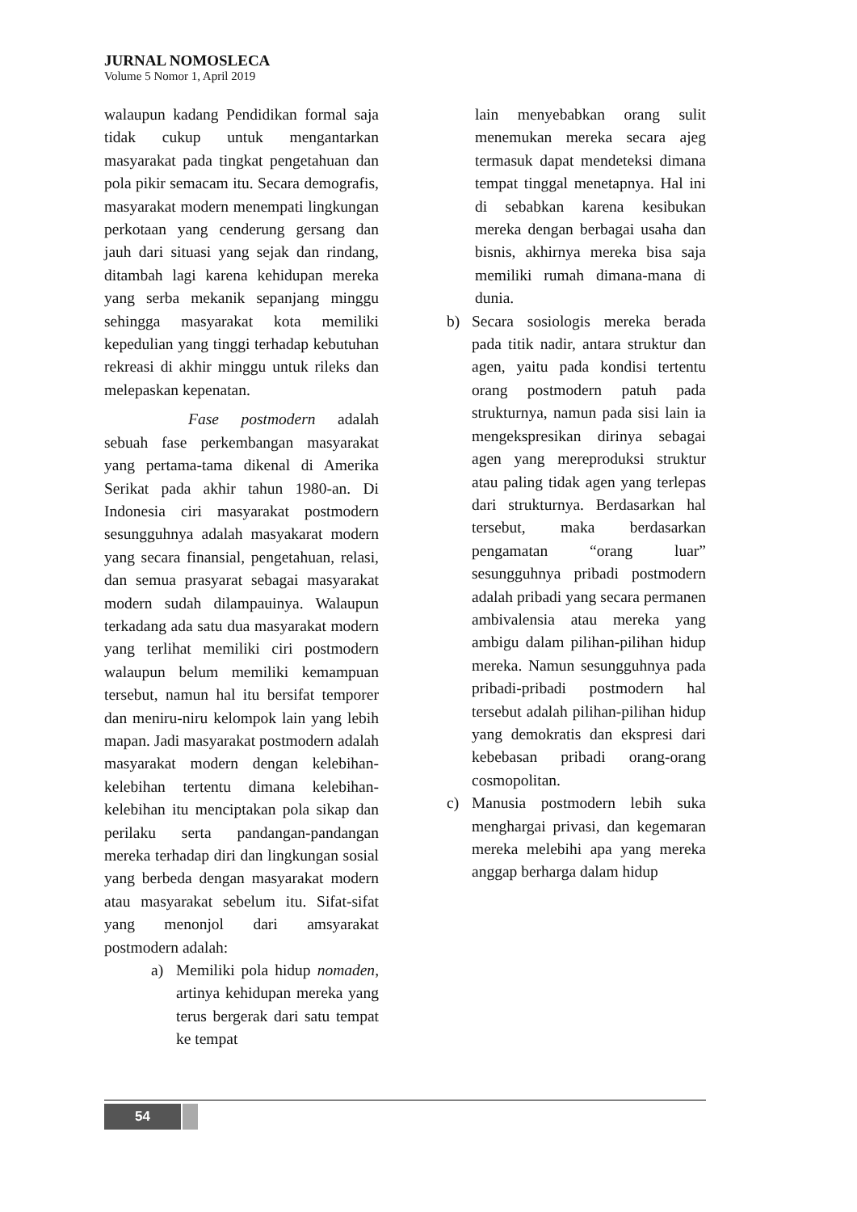JURNAL NOMOSLECA
Volume 5 Nomor 1, April 2019
walaupun kadang Pendidikan formal saja tidak cukup untuk mengantarkan masyarakat pada tingkat pengetahuan dan pola pikir semacam itu. Secara demografis, masyarakat modern menempati lingkungan perkotaan yang cenderung gersang dan jauh dari situasi yang sejak dan rindang, ditambah lagi karena kehidupan mereka yang serba mekanik sepanjang minggu sehingga masyarakat kota memiliki kepedulian yang tinggi terhadap kebutuhan rekreasi di akhir minggu untuk rileks dan melepaskan kepenatan.
Fase postmodern adalah sebuah fase perkembangan masyarakat yang pertama-tama dikenal di Amerika Serikat pada akhir tahun 1980-an. Di Indonesia ciri masyarakat postmodern sesungguhnya adalah masyakarat modern yang secara finansial, pengetahuan, relasi, dan semua prasyarat sebagai masyarakat modern sudah dilampauinya. Walaupun terkadang ada satu dua masyarakat modern yang terlihat memiliki ciri postmodern walaupun belum memiliki kemampuan tersebut, namun hal itu bersifat temporer dan meniru-niru kelompok lain yang lebih mapan. Jadi masyarakat postmodern adalah masyarakat modern dengan kelebihan-kelebihan tertentu dimana kelebihan-kelebihan itu menciptakan pola sikap dan perilaku serta pandangan-pandangan mereka terhadap diri dan lingkungan sosial yang berbeda dengan masyarakat modern atau masyarakat sebelum itu. Sifat-sifat yang menonjol dari amsyarakat postmodern adalah:
a) Memiliki pola hidup nomaden, artinya kehidupan mereka yang terus bergerak dari satu tempat ke tempat
lain menyebabkan orang sulit menemukan mereka secara ajeg termasuk dapat mendeteksi dimana tempat tinggal menetapnya. Hal ini di sebabkan karena kesibukan mereka dengan berbagai usaha dan bisnis, akhirnya mereka bisa saja memiliki rumah dimana-mana di dunia.
b) Secara sosiologis mereka berada pada titik nadir, antara struktur dan agen, yaitu pada kondisi tertentu orang postmodern patuh pada strukturnya, namun pada sisi lain ia mengekspresikan dirinya sebagai agen yang mereproduksi struktur atau paling tidak agen yang terlepas dari strukturnya. Berdasarkan hal tersebut, maka berdasarkan pengamatan “orang luar” sesungguhnya pribadi postmodern adalah pribadi yang secara permanen ambivalensia atau mereka yang ambigu dalam pilihan-pilihan hidup mereka. Namun sesungguhnya pada pribadi-pribadi postmodern hal tersebut adalah pilihan-pilihan hidup yang demokratis dan ekspresi dari kebebasan pribadi orang-orang cosmopolitan.
c) Manusia postmodern lebih suka menghargai privasi, dan kegemaran mereka melebihi apa yang mereka anggap berharga dalam hidup
54